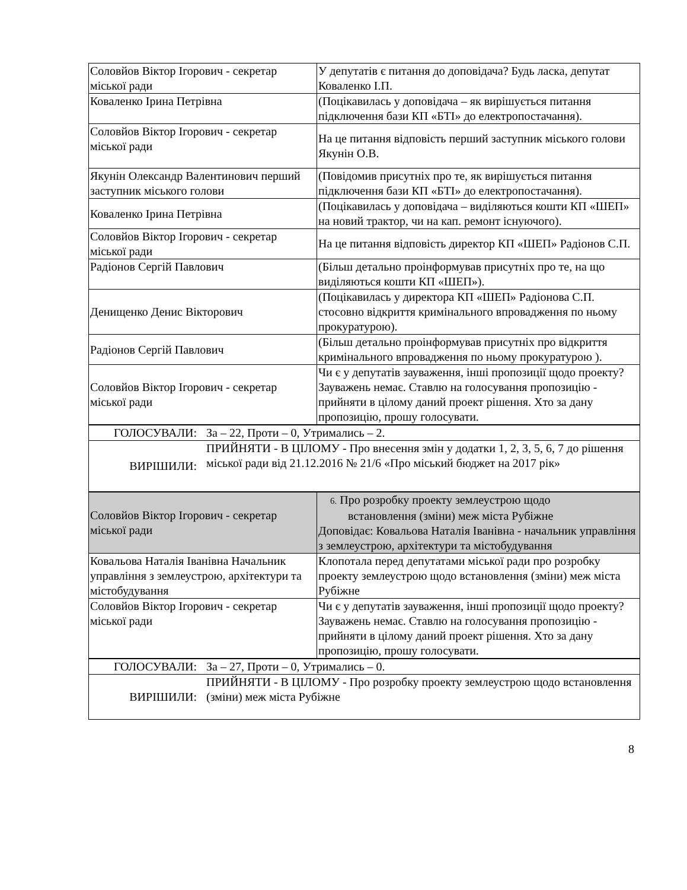| Соловйов Віктор Ігорович - секретар міської ради | У депутатів є питання до доповідача? Будь ласка, депутат Коваленко І.П. |
| Коваленко Ірина Петрівна | (Поцікавилась у доповідача – як вирішується питання підключення бази КП «БТІ» до електропостачання). |
| Соловйов Віктор Ігорович - секретар міської ради | На це питання відповість перший заступник міського голови Якунін О.В. |
| Якунін Олександр Валентинович перший заступник міського голови | (Повідомив присутніх про те, як вирішується питання підключення бази КП «БТІ» до електропостачання). |
| Коваленко Ірина Петрівна | (Поцікавилась у доповідача – виділяються кошти КП «ШЕП» на новий трактор, чи на кап. ремонт існуючого). |
| Соловйов Віктор Ігорович - секретар міської ради | На це питання відповість директор КП «ШЕП» Радіонов С.П. |
| Радіонов Сергій Павлович | (Більш детально проінформував присутніх про те, на що виділяються кошти КП «ШЕП»). |
| Денищенко Денис Вікторович | (Поцікавилась у директора КП «ШЕП» Радіонова С.П. стосовно відкриття кримінального впровадження по ньому прокуратурою). |
| Радіонов Сергій Павлович | (Більш детально проінформував присутніх про відкриття кримінального впровадження по ньому прокуратурою ). |
| Соловйов Віктор Ігорович - секретар міської ради | Чи є у депутатів зауваження, інші пропозиції щодо проекту? Зауважень немає. Ставлю на голосування пропозицію - прийняти в цілому даний проект рішення. Хто за дану пропозицію, прошу голосувати. |
| ГОЛОСУВАЛИ: | За – 22, Проти – 0, Утримались – 2. |
| ВИРІШИЛИ: | ПРИЙНЯТИ - В ЦІЛОМУ - Про внесення змін у додатки 1, 2, 3, 5, 6, 7 до рішення міської ради від 21.12.2016 № 21/6 «Про міський бюджет на 2017 рік» |
| Соловйов Віктор Ігорович - секретар міської ради | 6. Про розробку проекту землеустрою щодо встановлення (зміни) меж міста Рубіжне Доповідає: Ковальова Наталія Іванівна - начальник управління з землеустрою, архітектури та містобудування |
| Ковальова Наталія Іванівна Начальник управління з землеустрою, архітектури та містобудування | Клопотала перед депутатами міської ради про розробку проекту землеустрою щодо встановлення (зміни) меж міста Рубіжне |
| Соловйов Віктор Ігорович - секретар міської ради | Чи є у депутатів зауваження, інші пропозиції щодо проекту? Зауважень немає. Ставлю на голосування пропозицію - прийняти в цілому даний проект рішення. Хто за дану пропозицію, прошу голосувати. |
| ГОЛОСУВАЛИ: | За – 27, Проти – 0, Утримались – 0. |
| ВИРІШИЛИ: | ПРИЙНЯТИ - В ЦІЛОМУ - Про розробку проекту землеустрою щодо встановлення (зміни) меж міста Рубіжне |
8